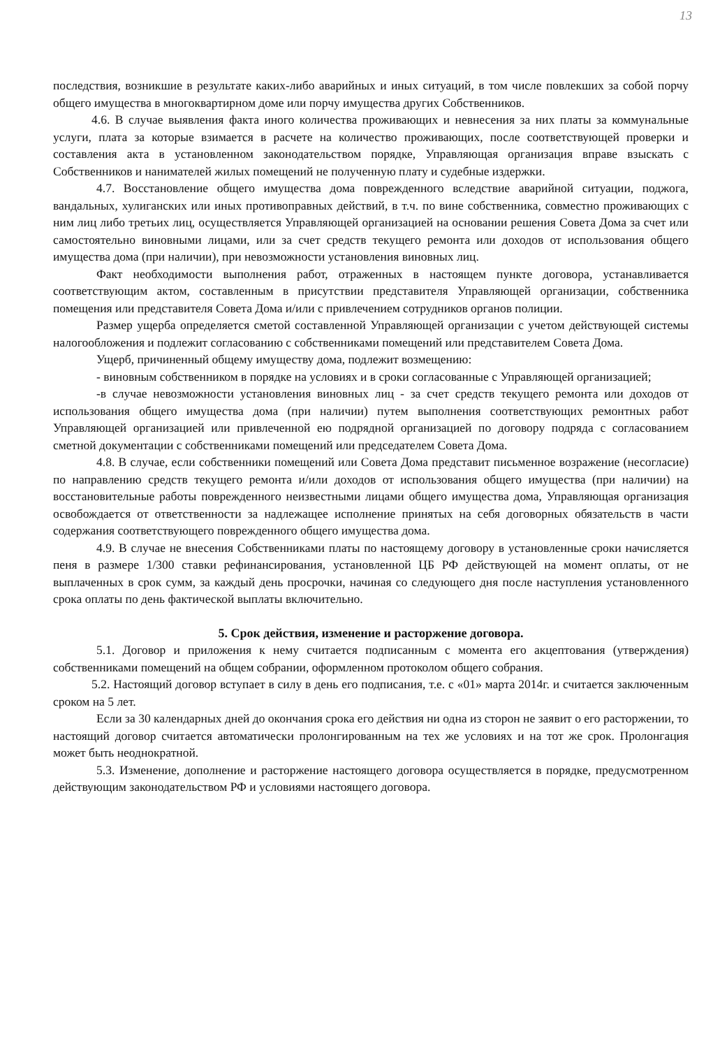13
последствия, возникшие в результате каких-либо аварийных и иных ситуаций, в том числе повлекших за собой порчу общего имущества в многоквартирном доме или порчу имущества других Собственников.
4.6. В случае выявления факта иного количества проживающих и невнесения за них платы за коммунальные услуги, плата за которые взимается в расчете на количество проживающих, после соответствующей проверки и составления акта в установленном законодательством порядке, Управляющая организация вправе взыскать с Собственников и нанимателей жилых помещений не полученную плату и судебные издержки.
4.7. Восстановление общего имущества дома поврежденного вследствие аварийной ситуации, поджога, вандальных, хулиганских или иных противоправных действий, в т.ч. по вине собственника, совместно проживающих с ним лиц либо третьих лиц, осуществляется Управляющей организацией на основании решения Совета Дома за счет или самостоятельно виновными лицами, или за счет средств текущего ремонта или доходов от использования общего имущества дома (при наличии), при невозможности установления виновных лиц.
Факт необходимости выполнения работ, отраженных в настоящем пункте договора, устанавливается соответствующим актом, составленным в присутствии представителя Управляющей организации, собственника помещения или представителя Совета Дома и/или с привлечением сотрудников органов полиции.
Размер ущерба определяется сметой составленной Управляющей организации с учетом действующей системы налогообложения и подлежит согласованию с собственниками помещений или представителем Совета Дома.
Ущерб, причиненный общему имуществу дома, подлежит возмещению:
- виновным собственником в порядке на условиях и в сроки согласованные с Управляющей организацией;
-в случае невозможности установления виновных лиц - за счет средств текущего ремонта или доходов от использования общего имущества дома (при наличии) путем выполнения соответствующих ремонтных работ Управляющей организацией или привлеченной ею подрядной организацией по договору подряда с согласованием сметной документации с собственниками помещений или председателем Совета Дома.
4.8. В случае, если собственники помещений или Совета Дома представит письменное возражение (несогласие) по направлению средств текущего ремонта и/или доходов от использования общего имущества (при наличии) на восстановительные работы поврежденного неизвестными лицами общего имущества дома, Управляющая организация освобождается от ответственности за надлежащее исполнение принятых на себя договорных обязательств в части содержания соответствующего поврежденного общего имущества дома.
4.9. В случае не внесения Собственниками платы по настоящему договору в установленные сроки начисляется пеня в размере 1/300 ставки рефинансирования, установленной ЦБ РФ действующей на момент оплаты, от не выплаченных в срок сумм, за каждый день просрочки, начиная со следующего дня после наступления установленного срока оплаты по день фактической выплаты включительно.
5. Срок действия, изменение и расторжение договора.
5.1. Договор и приложения к нему считается подписанным с момента его акцептования (утверждения) собственниками помещений на общем собрании, оформленном протоколом общего собрания.
5.2. Настоящий договор вступает в силу в день его подписания, т.е. с «01» марта 2014г. и считается заключенным сроком на 5 лет.
Если за 30 календарных дней до окончания срока его действия ни одна из сторон не заявит о его расторжении, то настоящий договор считается автоматически пролонгированным на тех же условиях и на тот же срок. Пролонгация может быть неоднократной.
5.3. Изменение, дополнение и расторжение настоящего договора осуществляется в порядке, предусмотренном действующим законодательством РФ и условиями настоящего договора.